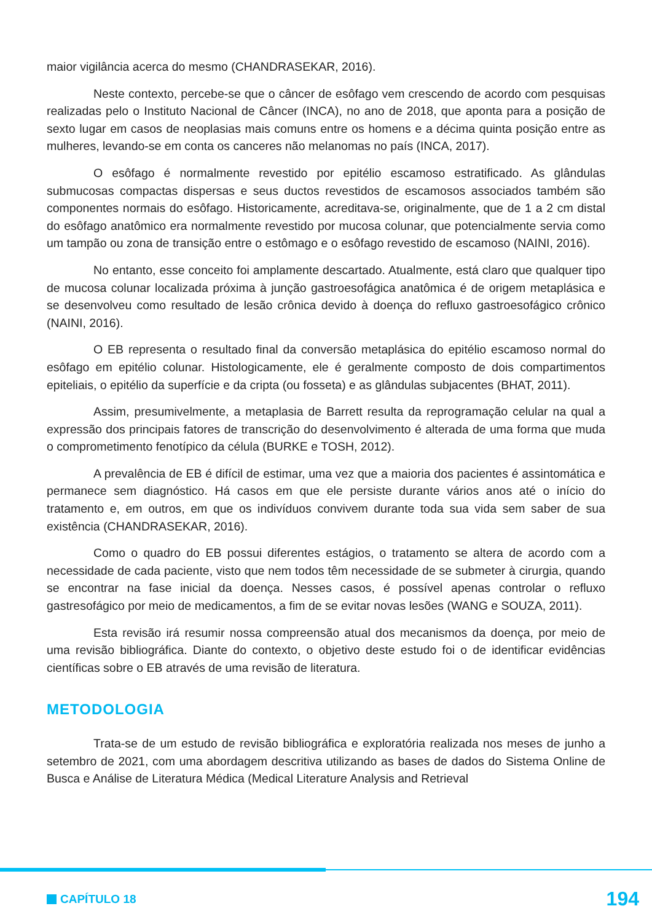maior vigilância acerca do mesmo (CHANDRASEKAR, 2016).
Neste contexto, percebe-se que o câncer de esôfago vem crescendo de acordo com pesquisas realizadas pelo o Instituto Nacional de Câncer (INCA), no ano de 2018, que aponta para a posição de sexto lugar em casos de neoplasias mais comuns entre os homens e a décima quinta posição entre as mulheres, levando-se em conta os canceres não melanomas no país (INCA, 2017).
O esôfago é normalmente revestido por epitélio escamoso estratificado. As glândulas submucosas compactas dispersas e seus ductos revestidos de escamosos associados também são componentes normais do esôfago. Historicamente, acreditava-se, originalmente, que de 1 a 2 cm distal do esôfago anatômico era normalmente revestido por mucosa colunar, que potencialmente servia como um tampão ou zona de transição entre o estômago e o esôfago revestido de escamoso (NAINI, 2016).
No entanto, esse conceito foi amplamente descartado. Atualmente, está claro que qualquer tipo de mucosa colunar localizada próxima à junção gastroesofágica anatômica é de origem metaplásica e se desenvolveu como resultado de lesão crônica devido à doença do refluxo gastroesofágico crônico (NAINI, 2016).
O EB representa o resultado final da conversão metaplásica do epitélio escamoso normal do esôfago em epitélio colunar. Histologicamente, ele é geralmente composto de dois compartimentos epiteliais, o epitélio da superfície e da cripta (ou fosseta) e as glândulas subjacentes (BHAT, 2011).
Assim, presumivelmente, a metaplasia de Barrett resulta da reprogramação celular na qual a expressão dos principais fatores de transcrição do desenvolvimento é alterada de uma forma que muda o comprometimento fenotípico da célula (BURKE e TOSH, 2012).
A prevalência de EB é difícil de estimar, uma vez que a maioria dos pacientes é assintomática e permanece sem diagnóstico. Há casos em que ele persiste durante vários anos até o início do tratamento e, em outros, em que os indivíduos convivem durante toda sua vida sem saber de sua existência (CHANDRASEKAR, 2016).
Como o quadro do EB possui diferentes estágios, o tratamento se altera de acordo com a necessidade de cada paciente, visto que nem todos têm necessidade de se submeter à cirurgia, quando se encontrar na fase inicial da doença. Nesses casos, é possível apenas controlar o refluxo gastresofágico por meio de medicamentos, a fim de se evitar novas lesões (WANG e SOUZA, 2011).
Esta revisão irá resumir nossa compreensão atual dos mecanismos da doença, por meio de uma revisão bibliográfica. Diante do contexto, o objetivo deste estudo foi o de identificar evidências científicas sobre o EB através de uma revisão de literatura.
METODOLOGIA
Trata-se de um estudo de revisão bibliográfica e exploratória realizada nos meses de junho a setembro de 2021, com uma abordagem descritiva utilizando as bases de dados do Sistema Online de Busca e Análise de Literatura Médica (Medical Literature Analysis and Retrieval
CAPÍTULO 18 194